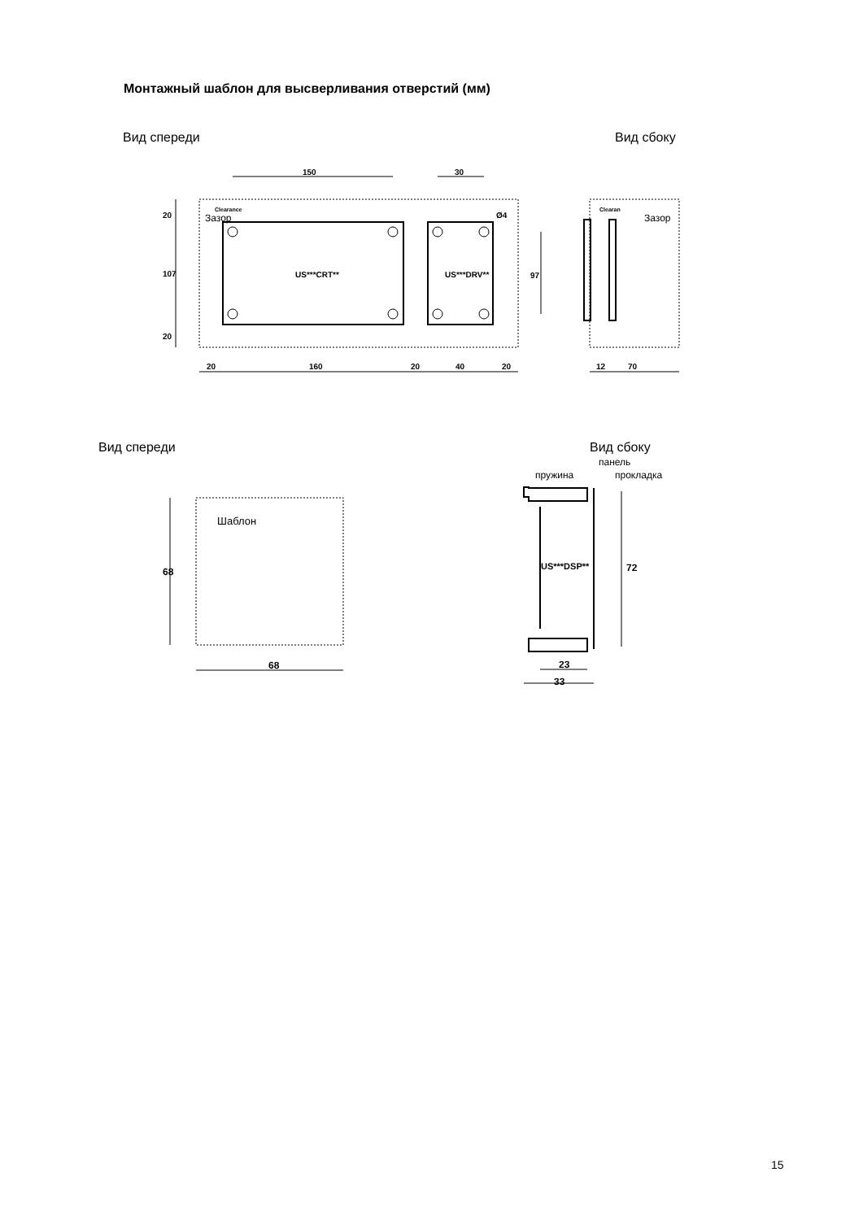Монтажный шаблон для высверливания отверстий (мм)
Вид спереди
Вид сбоку
150
30
20
160
20
40
20
12
70
US***CRT**
US***DRV**
Clearance
Clearan
Ø4
20
107
20
97
Зазор
Зазор
Вид спереди
Вид сбоку
панель
пружина
прокладка
Шаблон
US***DSP**
68
68
72
23
33
15